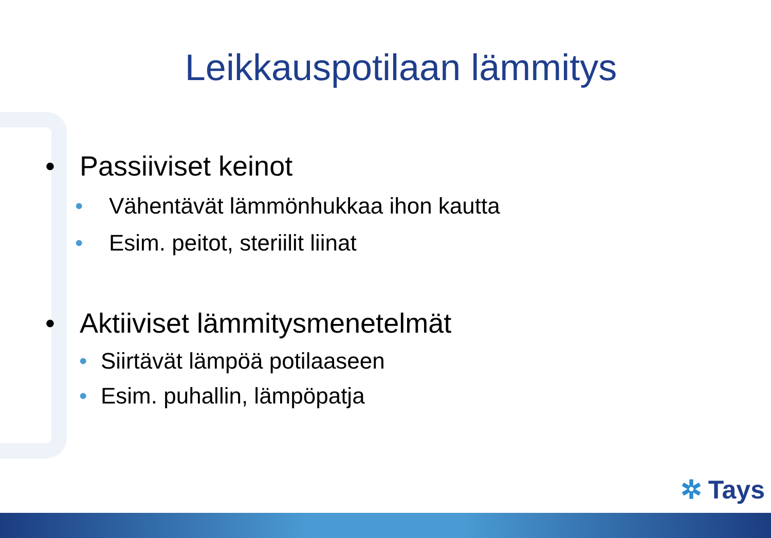Leikkauspotilaan lämmitys
• Passiiviset keinot
• Vähentävät lämmönhukkaa ihon kautta
• Esim. peitot, steriilit liinat
• Aktiiviset lämmitysmenetelmät
• Siirtävät lämpöä potilaaseen
• Esim. puhallin, lämpöpatja
✲ Tays